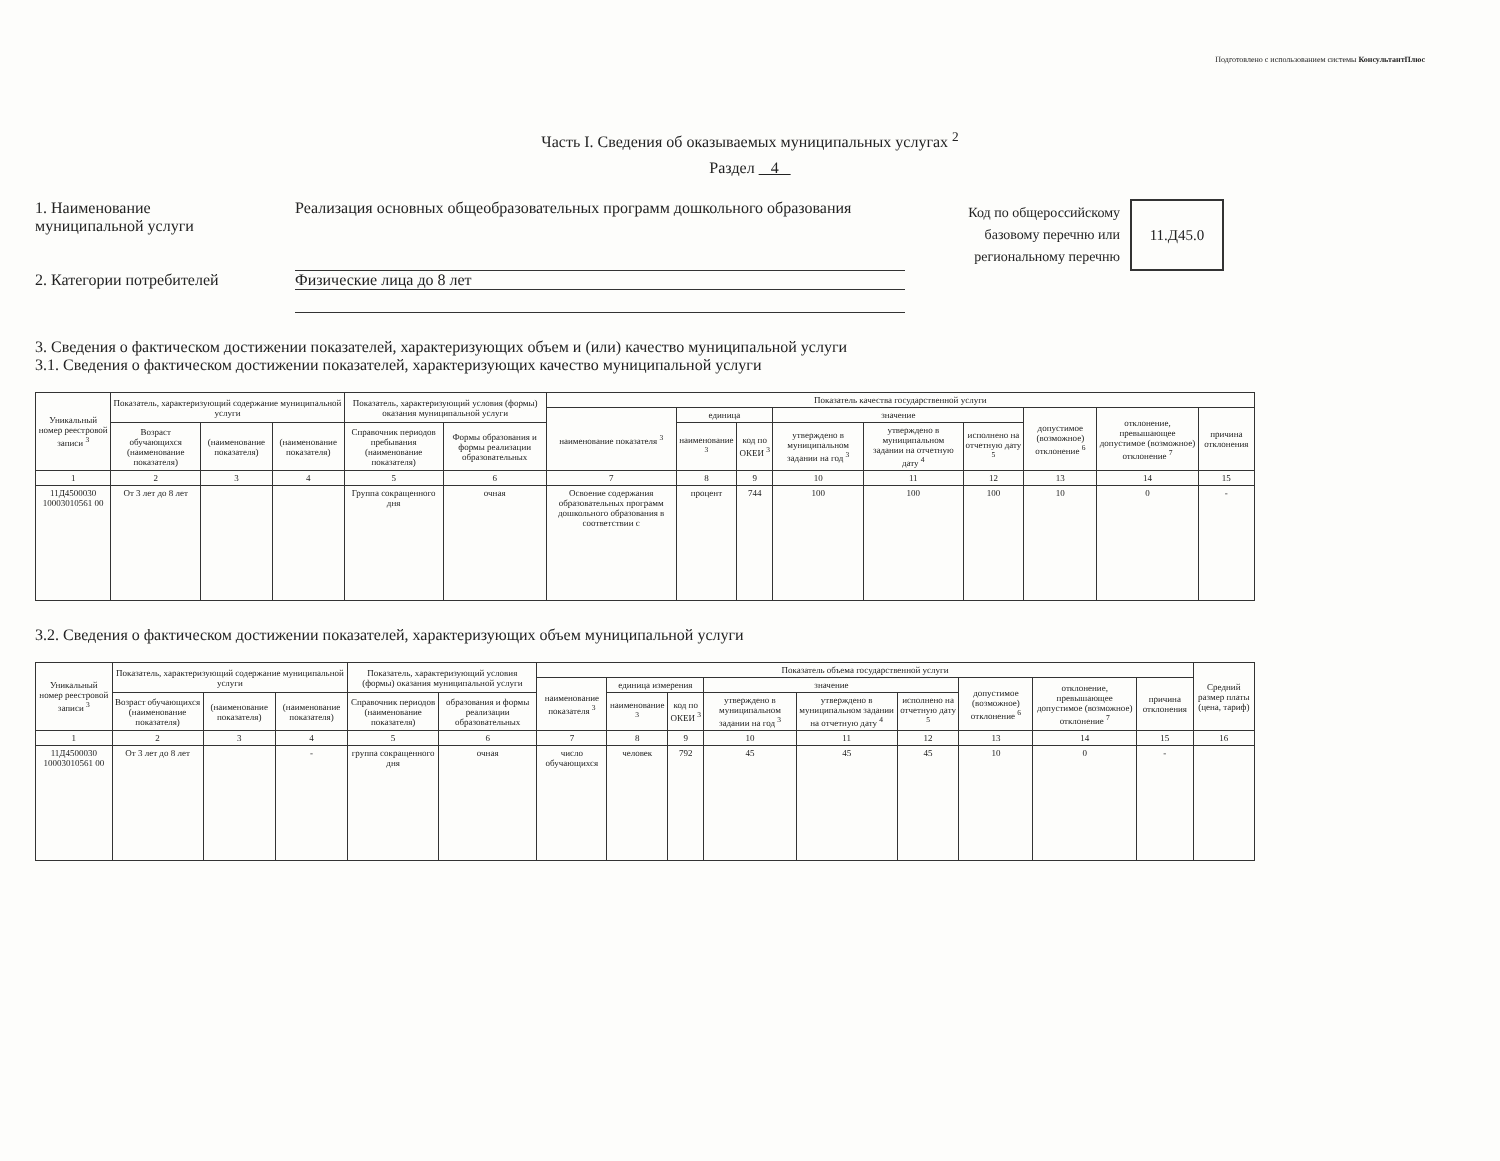Подготовлено с использованием системы КонсультантПлюс
Часть I. Сведения об оказываемых муниципальных услугах <sup>2</sup>
Раздел 4
1. Наименование
муниципальной услуги
Реализация основных общеобразовательных программ дошкольного образования
Код по общероссийскому базовому перечню или региональному перечню
11.Д45.0
2. Категории потребителей Физические лица до 8 лет
3. Сведения о фактическом достижении показателей, характеризующих объем и (или) качество муниципальной услуги
3.1. Сведения о фактическом достижении показателей, характеризующих качество муниципальной услуги
| Уникальный номер реестровой записи <sup>3</sup> | Показатель, характеризующий содержание муниципальной услуги | | | Показатель, характеризующий условия (формы) оказания муниципальной услуги | | Показатель качества государственной услуги | | | | | | | | |
| --- | --- | --- | --- | --- | --- | --- | --- | --- | --- | --- | --- | --- | --- | --- |
| | | | | | | наименование показателя <sup>3</sup> | единица | | значение | | | допустимое (возможное) отклонение <sup>6</sup> | отклонение, превышающее допустимое (возможное) отклонение <sup>7</sup> | причина отклонения |
| | Возраст обучающихся (наименование показателя) | (наименование показателя) | (наименование показателя) | Справочник периодов пребывания (наименование показателя) | Формы образования и формы реализации образовательных | | наименование <sup>3</sup> | код по ОКЕИ <sup>3</sup> | утверждено в муниципальном задании на год <sup>3</sup> | утверждено в муниципальном задании на отчетную дату <sup>4</sup> | исполнено на отчетную дату <sup>5</sup> | | | |
| 1 | 2 | 3 | 4 | 5 | 6 | 7 | 8 | 9 | 10 | 11 | 12 | 13 | 14 | 15 |
| 11Д4500030 10003010561 00 | От 3 лет до 8 лет | | | Группа сокращенного дня | очная | Освоение содержания образовательных программ дошкольного образования в соответствии с | процент | 744 | 100 | 100 | 100 | 10 | 0 | - |
3.2. Сведения о фактическом достижении показателей, характеризующих объем муниципальной услуги
| Уникальный номер реестровой записи <sup>3</sup> | Показатель, характеризующий содержание муниципальной услуги | | | Показатель, характеризующий условия (формы) оказания муниципальной услуги | | Показатель объема государственной услуги | | | | | | | | | Средний размер платы (цена, тариф) |
| --- | --- | --- | --- | --- | --- | --- | --- | --- | --- | --- | --- | --- | --- | --- | --- |
| | | | | | | наименование показателя <sup>3</sup> | единица измерения | | значение | | | допустимое (возможное) отклонение <sup>6</sup> | отклонение, превышающее допустимое (возможное) отклонение <sup>7</sup> | причина отклонения | |
| | Возраст обучающихся (наименование показателя) | (наименование показателя) | (наименование показателя) | Справочник периодов (наименование показателя) | образования и формы реализации образовательных | | наименование <sup>3</sup> | код по ОКЕИ <sup>3</sup> | утверждено в муниципальном задании на год <sup>3</sup> | утверждено в муниципальном задании на отчетную дату <sup>4</sup> | исполнено на отчетную дату <sup>5</sup> | | | | |
| 1 | 2 | 3 | 4 | 5 | 6 | 7 | 8 | 9 | 10 | 11 | 12 | 13 | 14 | 15 | 16 |
| 11Д4500030 10003010561 00 | От 3 лет до 8 лет | | - | группа сокращенного дня | очная | число обучающихся | человек | 792 | 45 | 45 | 45 | 10 | 0 | - | |